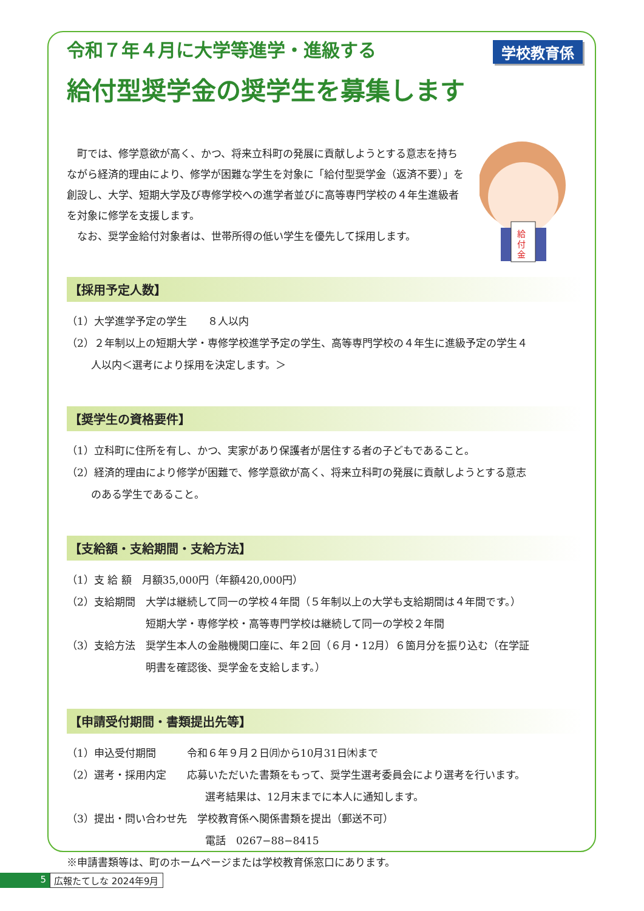学校教育係
給
付
金
令和７年４月に大学等進学・進級する
給付型奨学金の奨学生を募集します
町では、修学意欲が高く、かつ、将来立科町の発展に貢献しようとする意志を持ちながら経済的理由により、修学が困難な学生を対象に「給付型奨学金（返済不要）」を創設し、大学、短期大学及び専修学校への進学者並びに高等専門学校の４年生進級者を対象に修学を支援します。
なお、奨学金給付対象者は、世帯所得の低い学生を優先して採用します。
【採用予定人数】
（1）大学進学予定の学生　　８人以内
（2）２年制以上の短期大学・専修学校進学予定の学生、高等専門学校の４年生に進級予定の学生４
人以内＜選考により採用を決定します。＞
【奨学生の資格要件】
（1）立科町に住所を有し、かつ、実家があり保護者が居住する者の子どもであること。
（2）経済的理由により修学が困難で、修学意欲が高く、将来立科町の発展に貢献しようとする意志
のある学生であること。
【支給額・支給期間・支給方法】
（1）支 給 額　月額35,000円（年額420,000円）
（2）支給期間　大学は継続して同一の学校４年間（５年制以上の大学も支給期間は４年間です。）
短期大学・専修学校・高等専門学校は継続して同一の学校２年間
（3）支給方法　奨学生本人の金融機関口座に、年２回（６月・12月）６箇月分を振り込む（在学証
明書を確認後、奨学金を支給します。）
【申請受付期間・書類提出先等】
（1）申込受付期間　　　令和６年９月２日㈪から10月31日㈭まで
（2）選考・採用内定　　応募いただいた書類をもって、奨学生選考委員会により選考を行います。
選考結果は、12月末までに本人に通知します。
（3）提出・問い合わせ先　学校教育係へ関係書類を提出（郵送不可）
電話　0267−88−8415
※申請書類等は、町のホームページまたは学校教育係窓口にあります。
5 広報たてしな 2024年9月